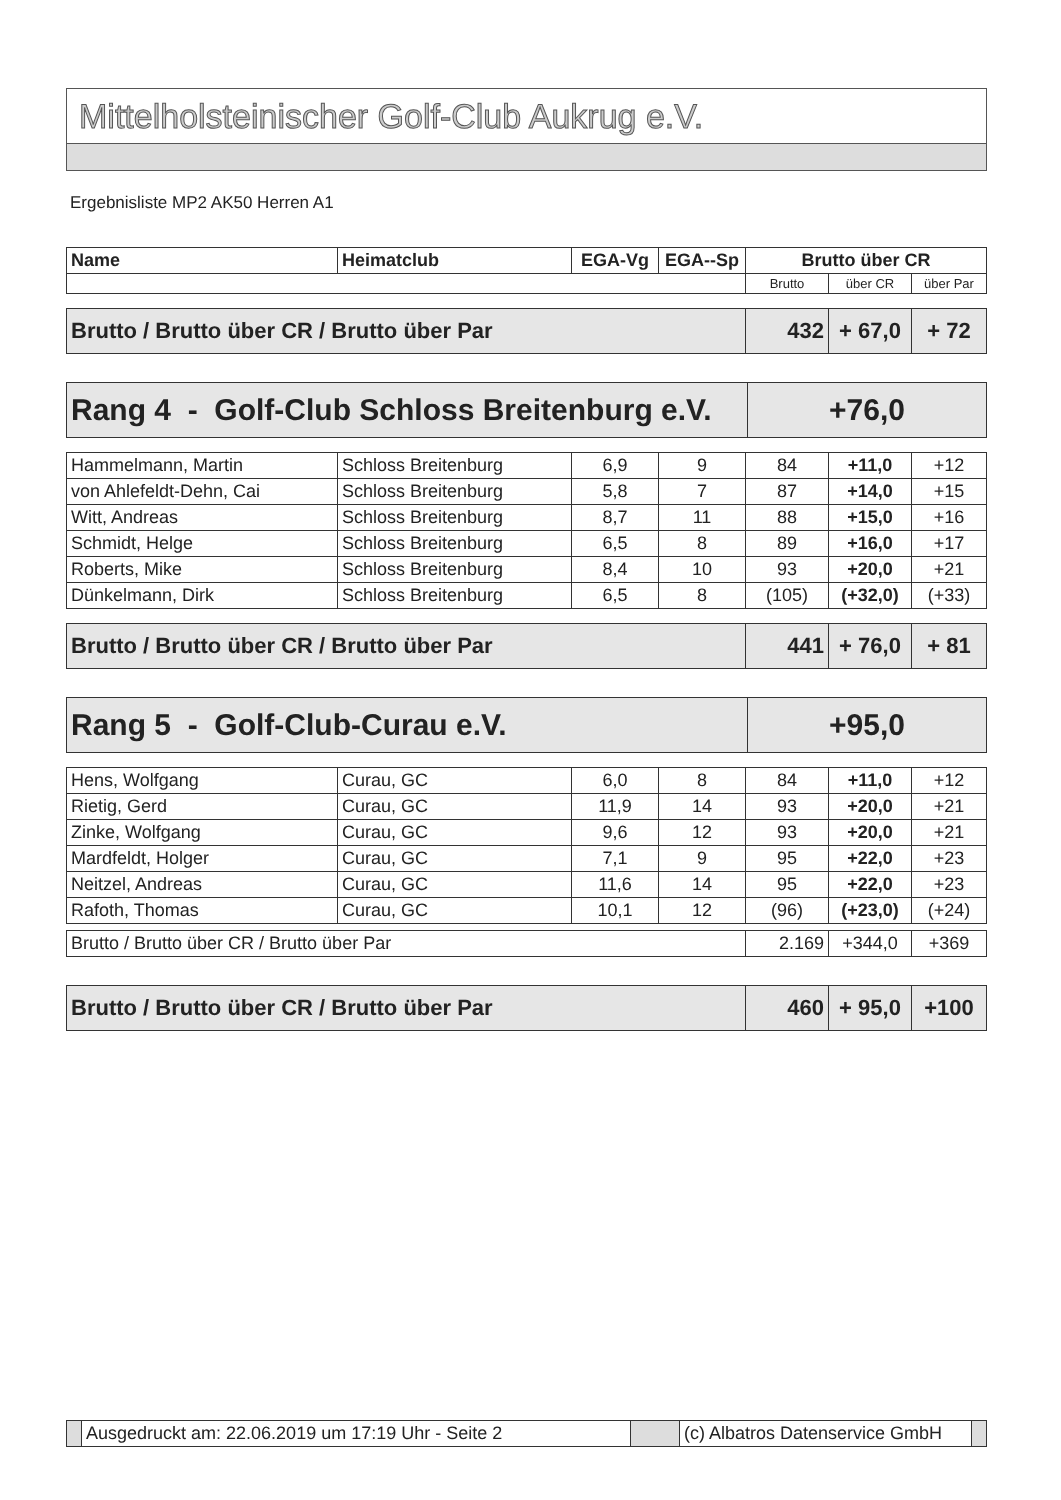Mittelholsteinischer Golf-Club Aukrug e.V.
Ergebnisliste MP2 AK50 Herren A1
| Name | Heimatclub | EGA-Vg | EGA--Sp | Brutto über CR | | |
| --- | --- | --- | --- | --- | --- | --- |
| | | | | Brutto | über CR | über Par |
| Brutto / Brutto über CR / Brutto über Par | 432 | + 67,0 | + 72 |
| Rang 4 - Golf-Club Schloss Breitenburg e.V. | +76,0 |
| Hammelmann, Martin | Schloss Breitenburg | 6,9 | 9 | 84 | +11,0 | +12 |
| von Ahlefeldt-Dehn, Cai | Schloss Breitenburg | 5,8 | 7 | 87 | +14,0 | +15 |
| Witt, Andreas | Schloss Breitenburg | 8,7 | 11 | 88 | +15,0 | +16 |
| Schmidt, Helge | Schloss Breitenburg | 6,5 | 8 | 89 | +16,0 | +17 |
| Roberts, Mike | Schloss Breitenburg | 8,4 | 10 | 93 | +20,0 | +21 |
| Dünkelmann, Dirk | Schloss Breitenburg | 6,5 | 8 | (105) | (+32,0) | (+33) |
| Brutto / Brutto über CR / Brutto über Par | 441 | + 76,0 | + 81 |
| Rang 5 - Golf-Club-Curau e.V. | +95,0 |
| Hens, Wolfgang | Curau, GC | 6,0 | 8 | 84 | +11,0 | +12 |
| Rietig, Gerd | Curau, GC | 11,9 | 14 | 93 | +20,0 | +21 |
| Zinke, Wolfgang | Curau, GC | 9,6 | 12 | 93 | +20,0 | +21 |
| Mardfeldt, Holger | Curau, GC | 7,1 | 9 | 95 | +22,0 | +23 |
| Neitzel, Andreas | Curau, GC | 11,6 | 14 | 95 | +22,0 | +23 |
| Rafoth, Thomas | Curau, GC | 10,1 | 12 | (96) | (+23,0) | (+24) |
| Brutto / Brutto über CR / Brutto über Par | 2.169 | +344,0 | +369 |
| Brutto / Brutto über CR / Brutto über Par | 460 | + 95,0 | +100 |
| | Ausgedruckt am: 22.06.2019 um 17:19 Uhr - Seite 2 | | (c) Albatros Datenservice GmbH | |